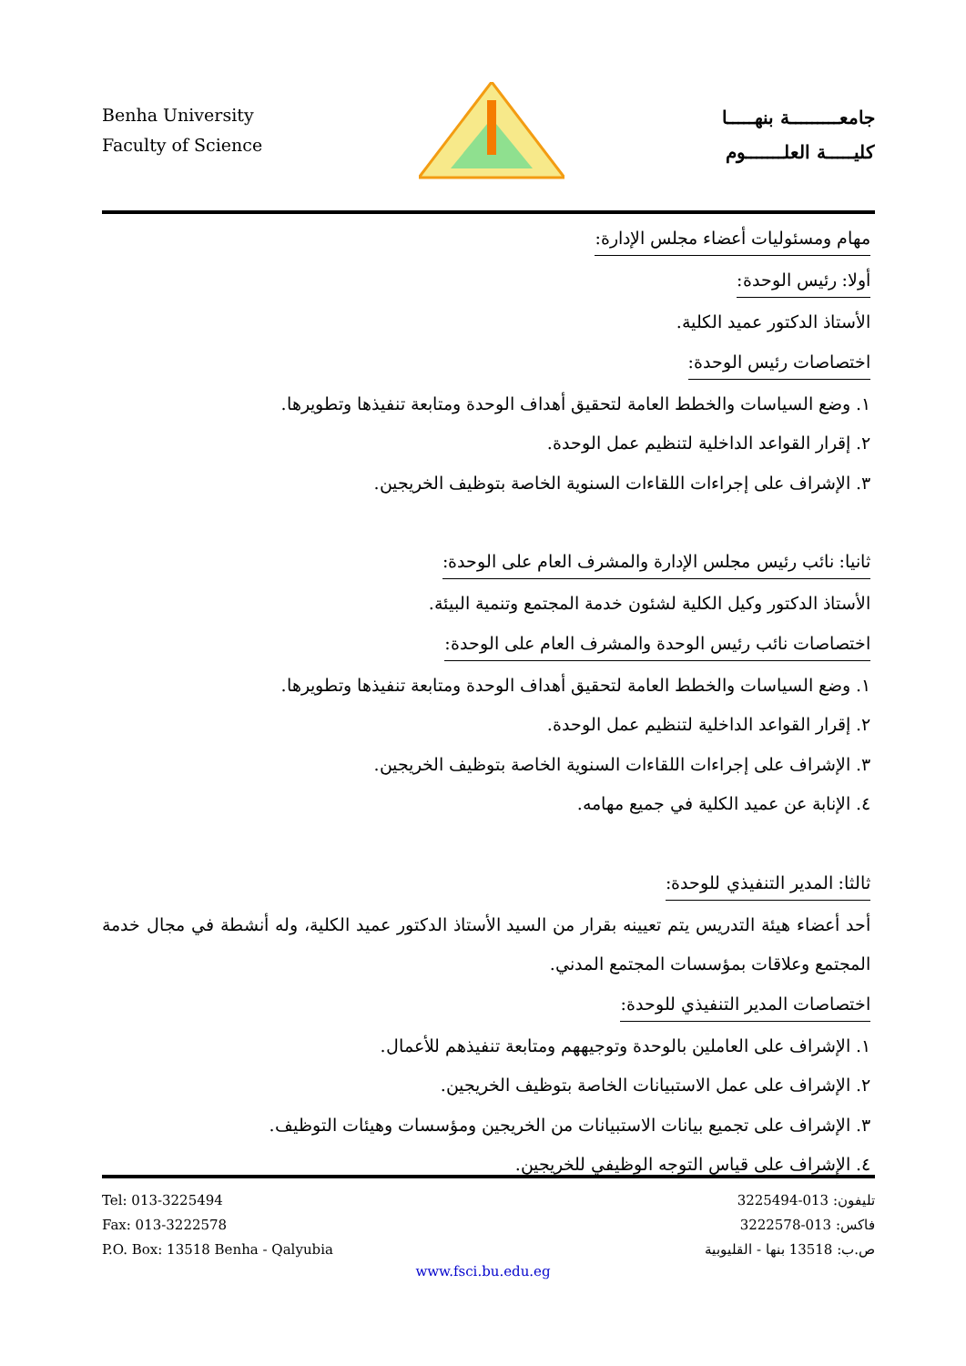Benha University
Faculty of Science
جامعـــــــــة بنهـــــا
كليـــــة العلـــــــوم
مهام ومسئوليات أعضاء مجلس الإدارة:
أولا: رئيس الوحدة:
الأستاذ الدكتور عميد الكلية.
اختصاصات رئيس الوحدة:
١. وضع السياسات والخطط العامة لتحقيق أهداف الوحدة ومتابعة تنفيذها وتطويرها.
٢. إقرار القواعد الداخلية لتنظيم عمل الوحدة.
٣. الإشراف على إجراءات اللقاءات السنوية الخاصة بتوظيف الخريجين.
ثانيا: نائب رئيس مجلس الإدارة والمشرف العام على الوحدة:
الأستاذ الدكتور وكيل الكلية لشئون خدمة المجتمع وتنمية البيئة.
اختصاصات نائب رئيس الوحدة والمشرف العام على الوحدة:
١. وضع السياسات والخطط العامة لتحقيق أهداف الوحدة ومتابعة تنفيذها وتطويرها.
٢. إقرار القواعد الداخلية لتنظيم عمل الوحدة.
٣. الإشراف على إجراءات اللقاءات السنوية الخاصة بتوظيف الخريجين.
٤. الإنابة عن عميد الكلية في جميع مهامه.
ثالثا: المدير التنفيذي للوحدة:
أحد أعضاء هيئة التدريس يتم تعيينه بقرار من السيد الأستاذ الدكتور عميد الكلية، وله أنشطة في مجال خدمة المجتمع وعلاقات بمؤسسات المجتمع المدني.
اختصاصات المدير التنفيذي للوحدة:
١. الإشراف على العاملين بالوحدة وتوجيههم ومتابعة تنفيذهم للأعمال.
٢. الإشراف على عمل الاستبيانات الخاصة بتوظيف الخريجين.
٣. الإشراف على تجميع بيانات الاستبيانات من الخريجين ومؤسسات وهيئات التوظيف.
٤. الإشراف على قياس التوجه الوظيفي للخريجين.
Tel: 013-3225494
Fax: 013-3222578
P.O. Box: 13518 Benha - Qalyubia
تليفون: 013-3225494
فاكس: 013-3222578
ص.ب: 13518 بنها - القليوبية
www.fsci.bu.edu.eg